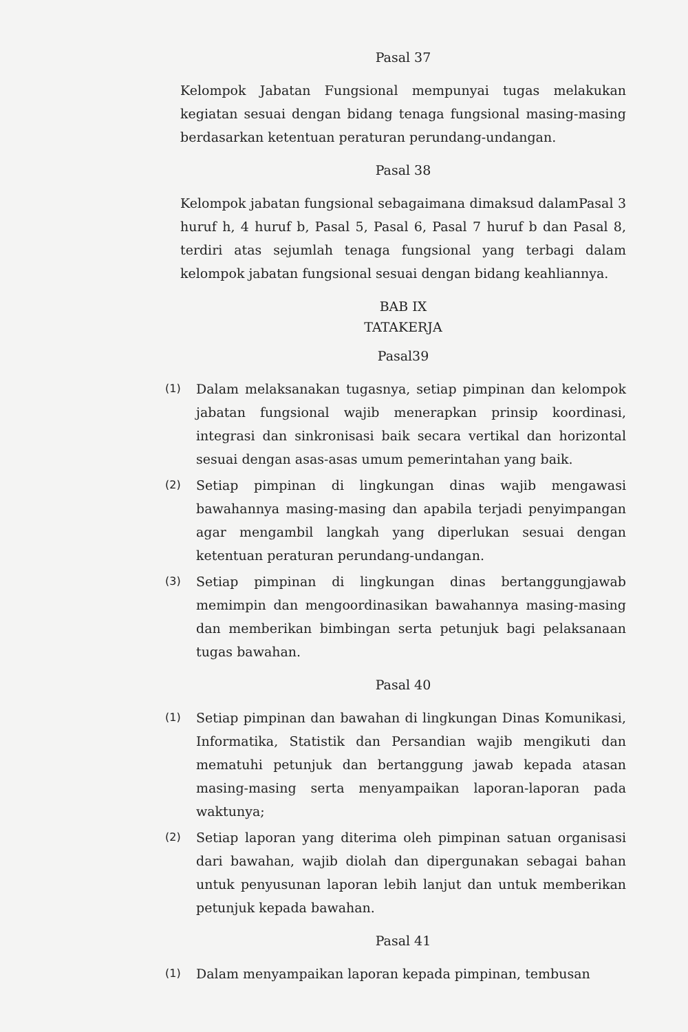Pasal 37
Kelompok Jabatan Fungsional mempunyai tugas melakukan kegiatan sesuai dengan bidang tenaga fungsional masing-masing berdasarkan ketentuan peraturan perundang-undangan.
Pasal 38
Kelompok jabatan fungsional sebagaimana dimaksud dalamPasal 3 huruf h, 4 huruf b, Pasal 5, Pasal 6, Pasal 7 huruf b dan Pasal 8, terdiri atas sejumlah tenaga fungsional yang terbagi dalam kelompok jabatan fungsional sesuai dengan bidang keahliannya.
BAB IX
TATAKERJA
Pasal39
(1)
Dalam melaksanakan tugasnya, setiap pimpinan dan kelompok jabatan fungsional wajib menerapkan prinsip koordinasi, integrasi dan sinkronisasi baik secara vertikal dan horizontal sesuai dengan asas-asas umum pemerintahan yang baik.
(2)
Setiap pimpinan di lingkungan dinas wajib mengawasi bawahannya masing-masing dan apabila terjadi penyimpangan agar mengambil langkah yang diperlukan sesuai dengan ketentuan peraturan perundang-undangan.
(3)
Setiap pimpinan di lingkungan dinas bertanggungjawab memimpin dan mengoordinasikan bawahannya masing-masing dan memberikan bimbingan serta petunjuk bagi pelaksanaan tugas bawahan.
Pasal 40
(1)
Setiap pimpinan dan bawahan di lingkungan Dinas Komunikasi, Informatika, Statistik dan Persandian wajib mengikuti dan mematuhi petunjuk dan bertanggung jawab kepada atasan masing-masing serta menyampaikan laporan-laporan pada waktunya;
(2)
Setiap laporan yang diterima oleh pimpinan satuan organisasi dari bawahan, wajib diolah dan dipergunakan sebagai bahan untuk penyusunan laporan lebih lanjut dan untuk memberikan petunjuk kepada bawahan.
Pasal 41
(1)
Dalam menyampaikan laporan kepada pimpinan, tembusan